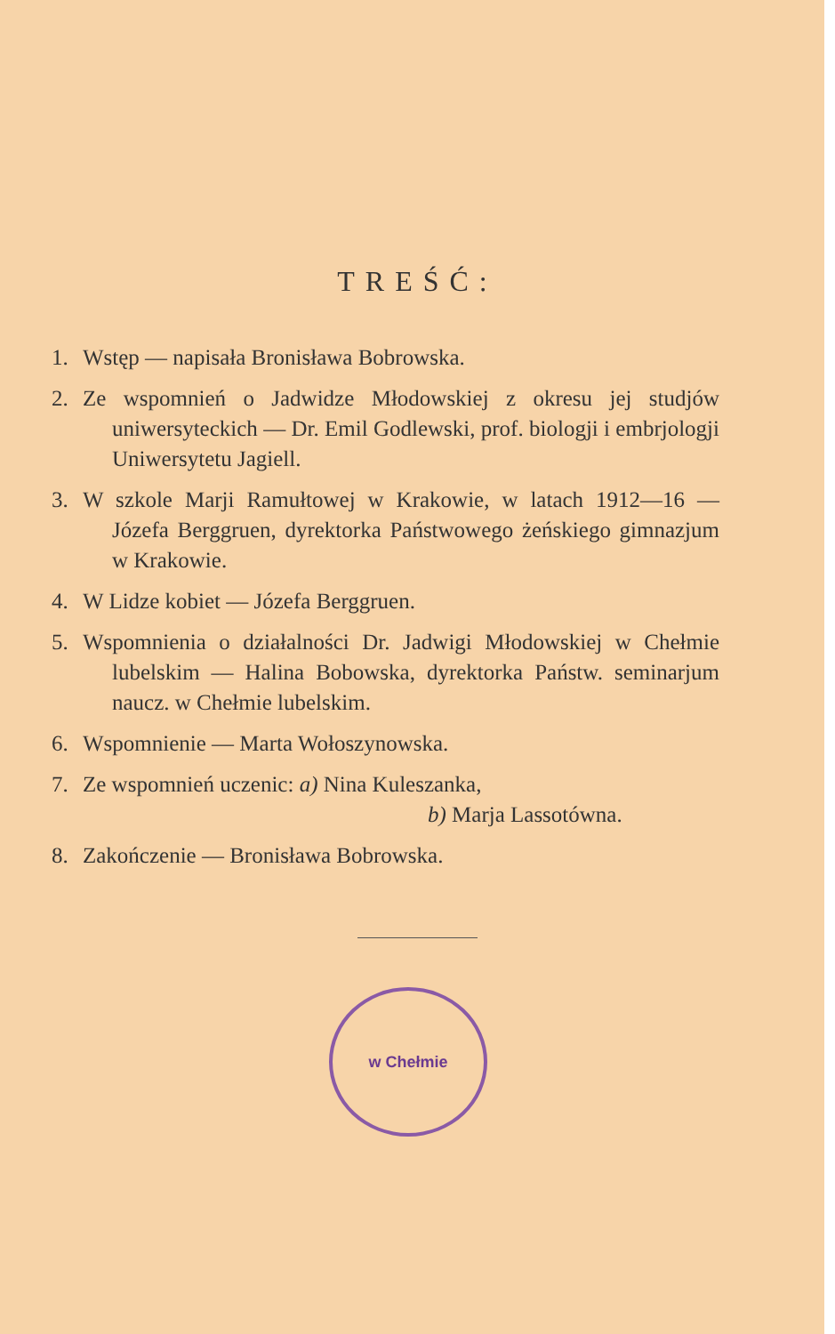TREŚĆ:
1. Wstęp — napisała Bronisława Bobrowska.
2. Ze wspomnień o Jadwidze Młodowskiej z okresu jej studjów uniwersyteckich — Dr. Emil Godlewski, prof. biologji i embrjologji Uniwersytetu Jagiell.
3. W szkole Marji Ramułtowej w Krakowie, w latach 1912—16 — Józefa Berggruen, dyrektorka Państwowego żeńskiego gimnazjum w Krakowie.
4. W Lidze kobiet — Józefa Berggruen.
5. Wspomnienia o działalności Dr. Jadwigi Młodowskiej w Chełmie lubelskim — Halina Bobowska, dyrektorka Państw. seminarjum naucz. w Chełmie lubelskim.
6. Wspomnienie — Marta Wołoszynowska.
7. Ze wspomnień uczenic: a) Nina Kuleszanka,
b) Marja Lassotówna.
8. Zakończenie — Bronisława Bobrowska.
w Chełmie